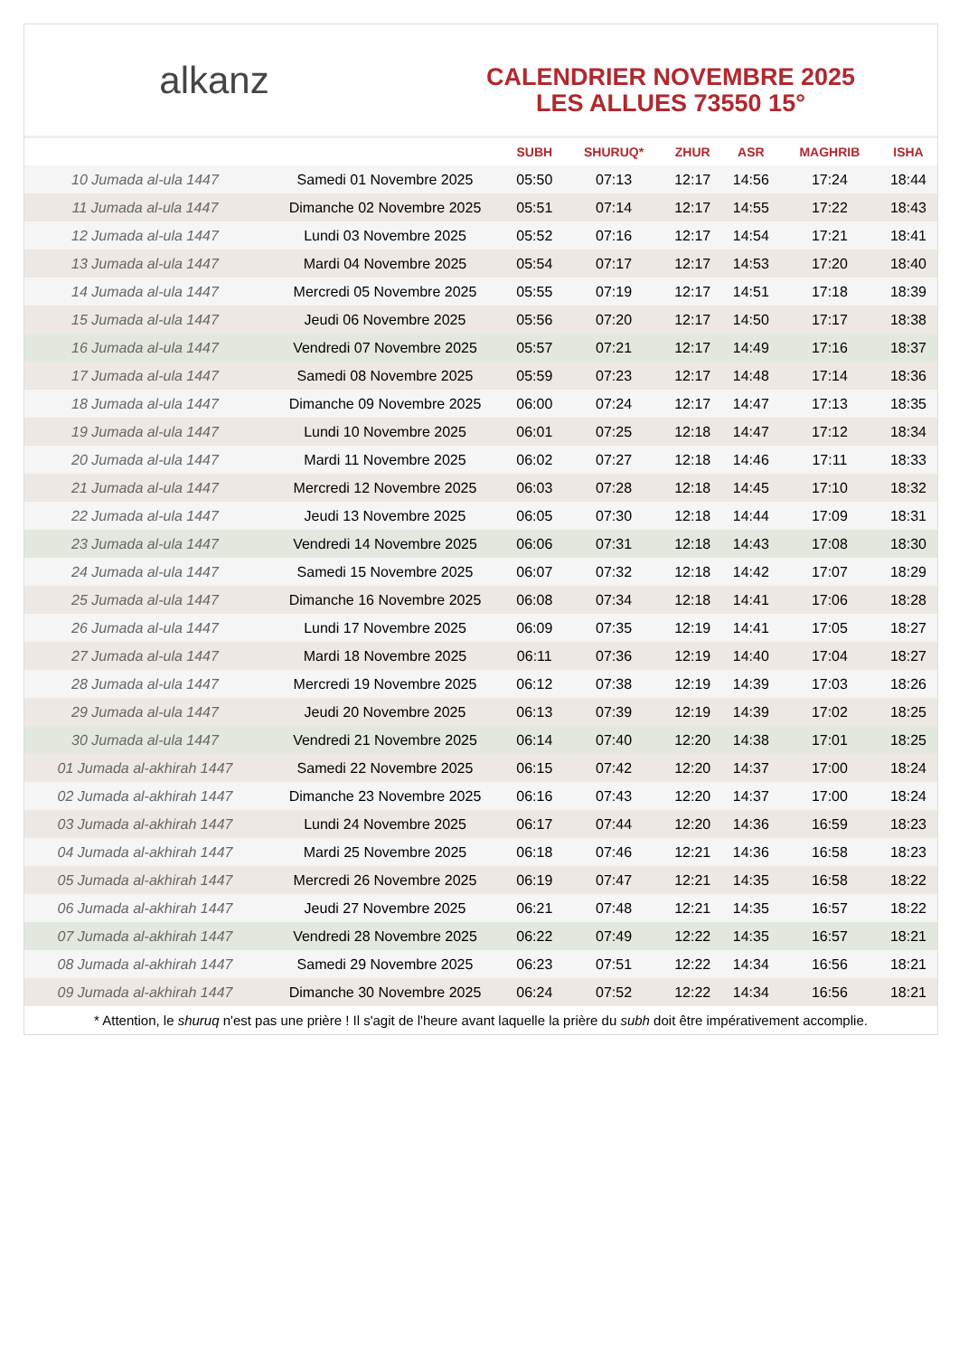alkanz
CALENDRIER NOVEMBRE 2025
LES ALLUES 73550 15°
| | | SUBH | SHURUQ* | ZHUR | ASR | MAGHRIB | ISHA |
| --- | --- | --- | --- | --- | --- | --- | --- |
| 10 Jumada al-ula 1447 | Samedi 01 Novembre 2025 | 05:50 | 07:13 | 12:17 | 14:56 | 17:24 | 18:44 |
| 11 Jumada al-ula 1447 | Dimanche 02 Novembre 2025 | 05:51 | 07:14 | 12:17 | 14:55 | 17:22 | 18:43 |
| 12 Jumada al-ula 1447 | Lundi 03 Novembre 2025 | 05:52 | 07:16 | 12:17 | 14:54 | 17:21 | 18:41 |
| 13 Jumada al-ula 1447 | Mardi 04 Novembre 2025 | 05:54 | 07:17 | 12:17 | 14:53 | 17:20 | 18:40 |
| 14 Jumada al-ula 1447 | Mercredi 05 Novembre 2025 | 05:55 | 07:19 | 12:17 | 14:51 | 17:18 | 18:39 |
| 15 Jumada al-ula 1447 | Jeudi 06 Novembre 2025 | 05:56 | 07:20 | 12:17 | 14:50 | 17:17 | 18:38 |
| 16 Jumada al-ula 1447 | Vendredi 07 Novembre 2025 | 05:57 | 07:21 | 12:17 | 14:49 | 17:16 | 18:37 |
| 17 Jumada al-ula 1447 | Samedi 08 Novembre 2025 | 05:59 | 07:23 | 12:17 | 14:48 | 17:14 | 18:36 |
| 18 Jumada al-ula 1447 | Dimanche 09 Novembre 2025 | 06:00 | 07:24 | 12:17 | 14:47 | 17:13 | 18:35 |
| 19 Jumada al-ula 1447 | Lundi 10 Novembre 2025 | 06:01 | 07:25 | 12:18 | 14:47 | 17:12 | 18:34 |
| 20 Jumada al-ula 1447 | Mardi 11 Novembre 2025 | 06:02 | 07:27 | 12:18 | 14:46 | 17:11 | 18:33 |
| 21 Jumada al-ula 1447 | Mercredi 12 Novembre 2025 | 06:03 | 07:28 | 12:18 | 14:45 | 17:10 | 18:32 |
| 22 Jumada al-ula 1447 | Jeudi 13 Novembre 2025 | 06:05 | 07:30 | 12:18 | 14:44 | 17:09 | 18:31 |
| 23 Jumada al-ula 1447 | Vendredi 14 Novembre 2025 | 06:06 | 07:31 | 12:18 | 14:43 | 17:08 | 18:30 |
| 24 Jumada al-ula 1447 | Samedi 15 Novembre 2025 | 06:07 | 07:32 | 12:18 | 14:42 | 17:07 | 18:29 |
| 25 Jumada al-ula 1447 | Dimanche 16 Novembre 2025 | 06:08 | 07:34 | 12:18 | 14:41 | 17:06 | 18:28 |
| 26 Jumada al-ula 1447 | Lundi 17 Novembre 2025 | 06:09 | 07:35 | 12:19 | 14:41 | 17:05 | 18:27 |
| 27 Jumada al-ula 1447 | Mardi 18 Novembre 2025 | 06:11 | 07:36 | 12:19 | 14:40 | 17:04 | 18:27 |
| 28 Jumada al-ula 1447 | Mercredi 19 Novembre 2025 | 06:12 | 07:38 | 12:19 | 14:39 | 17:03 | 18:26 |
| 29 Jumada al-ula 1447 | Jeudi 20 Novembre 2025 | 06:13 | 07:39 | 12:19 | 14:39 | 17:02 | 18:25 |
| 30 Jumada al-ula 1447 | Vendredi 21 Novembre 2025 | 06:14 | 07:40 | 12:20 | 14:38 | 17:01 | 18:25 |
| 01 Jumada al-akhirah 1447 | Samedi 22 Novembre 2025 | 06:15 | 07:42 | 12:20 | 14:37 | 17:00 | 18:24 |
| 02 Jumada al-akhirah 1447 | Dimanche 23 Novembre 2025 | 06:16 | 07:43 | 12:20 | 14:37 | 17:00 | 18:24 |
| 03 Jumada al-akhirah 1447 | Lundi 24 Novembre 2025 | 06:17 | 07:44 | 12:20 | 14:36 | 16:59 | 18:23 |
| 04 Jumada al-akhirah 1447 | Mardi 25 Novembre 2025 | 06:18 | 07:46 | 12:21 | 14:36 | 16:58 | 18:23 |
| 05 Jumada al-akhirah 1447 | Mercredi 26 Novembre 2025 | 06:19 | 07:47 | 12:21 | 14:35 | 16:58 | 18:22 |
| 06 Jumada al-akhirah 1447 | Jeudi 27 Novembre 2025 | 06:21 | 07:48 | 12:21 | 14:35 | 16:57 | 18:22 |
| 07 Jumada al-akhirah 1447 | Vendredi 28 Novembre 2025 | 06:22 | 07:49 | 12:22 | 14:35 | 16:57 | 18:21 |
| 08 Jumada al-akhirah 1447 | Samedi 29 Novembre 2025 | 06:23 | 07:51 | 12:22 | 14:34 | 16:56 | 18:21 |
| 09 Jumada al-akhirah 1447 | Dimanche 30 Novembre 2025 | 06:24 | 07:52 | 12:22 | 14:34 | 16:56 | 18:21 |
* Attention, le shuruq n'est pas une prière ! Il s'agit de l'heure avant laquelle la prière du subh doit être impérativement accomplie.